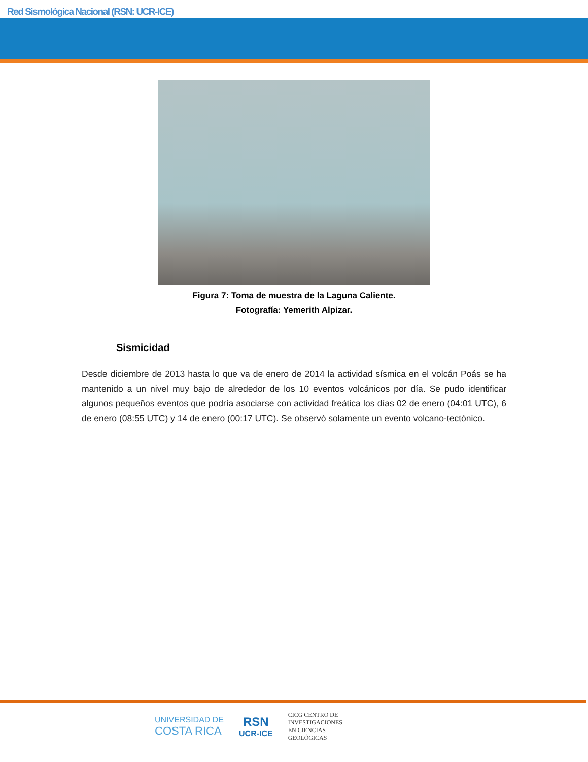Red Sismológica Nacional (RSN: UCR-ICE)
Figura 7: Toma de muestra de la Laguna Caliente.
Fotografía: Yemerith Alpizar.
Sismicidad
Desde diciembre de 2013 hasta lo que va de enero de 2014 la actividad sísmica en el volcán Poás se ha mantenido a un nivel muy bajo de alrededor de los 10 eventos volcánicos por día. Se pudo identificar algunos pequeños eventos que podría asociarse con actividad freática los días 02 de enero (04:01 UTC), 6 de enero (08:55 UTC) y 14 de enero (00:17 UTC). Se observó solamente un evento volcano-tectónico.
UNIVERSIDAD DE
COSTA RICA
RSN
UCR-ICE
CICG CENTRO DE
INVESTIGACIONES
EN CIENCIAS
GEOLÓGICAS